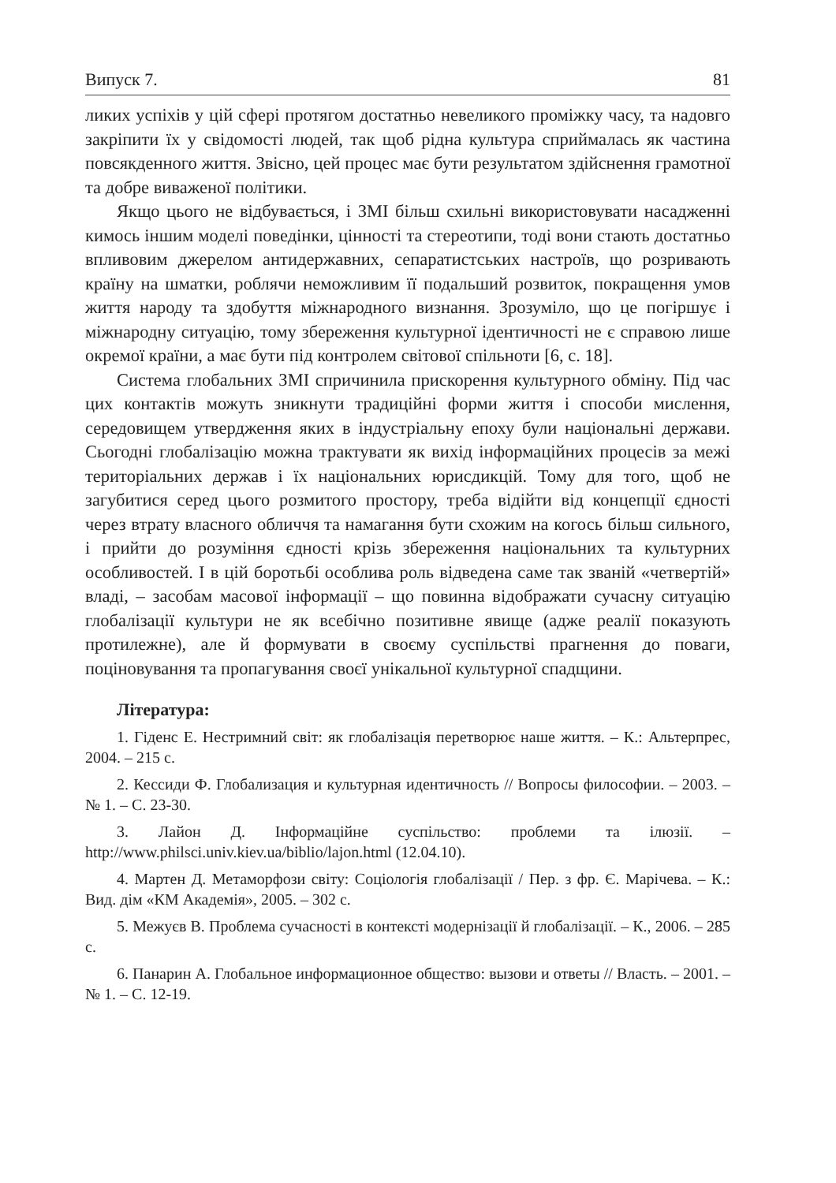Випуск 7. 81
ликих успіхів у цій сфері протягом достатньо невеликого проміжку часу, та надовго закріпити їх у свідомості людей, так щоб рідна культура сприймалась як частина повсякденного життя. Звісно, цей процес має бути результатом здійснення грамотної та добре виваженої політики.
Якщо цього не відбувається, і ЗМІ більш схильні використовувати насадженні кимось іншим моделі поведінки, цінності та стереотипи, тоді вони стають достатньо впливовим джерелом антидержавних, сепаратистських настроїв, що розривають країну на шматки, роблячи неможливим її подальший розвиток, покращення умов життя народу та здобуття міжнародного визнання. Зрозуміло, що це погіршує і міжнародну ситуацію, тому збереження культурної ідентичності не є справою лише окремої країни, а має бути під контролем світової спільноти [6, с. 18].
Система глобальних ЗМІ спричинила прискорення культурного обміну. Під час цих контактів можуть зникнути традиційні форми життя і способи мислення, середовищем утвердження яких в індустріальну епоху були національні держави. Сьогодні глобалізацію можна трактувати як вихід інформаційних процесів за межі територіальних держав і їх національних юрисдикцій. Тому для того, щоб не загубитися серед цього розмитого простору, треба відійти від концепції єдності через втрату власного обличчя та намагання бути схожим на когось більш сильного, і прийти до розуміння єдності крізь збереження національних та культурних особливостей. І в цій боротьбі особлива роль відведена саме так званій «четвертій» владі, – засобам масової інформації – що повинна відображати сучасну ситуацію глобалізації культури не як всебічно позитивне явище (адже реалії показують протилежне), але й формувати в своєму суспільстві прагнення до поваги, поціновування та пропагування своєї унікальної культурної спадщини.
Література:
1. Гіденс Е. Нестримний світ: як глобалізація перетворює наше життя. – К.: Альтерпрес, 2004. – 215 с.
2. Кессиди Ф. Глобализация и культурная идентичность // Вопросы философии. – 2003. – № 1. – С. 23-30.
3. Лайон Д. Інформаційне суспільство: проблеми та ілюзії. – http://www.philsci.univ.kiev.ua/biblio/lajon.html (12.04.10).
4. Мартен Д. Метаморфози світу: Соціологія глобалізації / Пер. з фр. Є. Марічева. – К.: Вид. дім «КМ Академія», 2005. – 302 с.
5. Межуєв В. Проблема сучасності в контексті модернізації й глобалізації. – К., 2006. – 285 с.
6. Панарин А. Глобальное информационное общество: вызови и ответы // Власть. – 2001. – № 1. – С. 12-19.